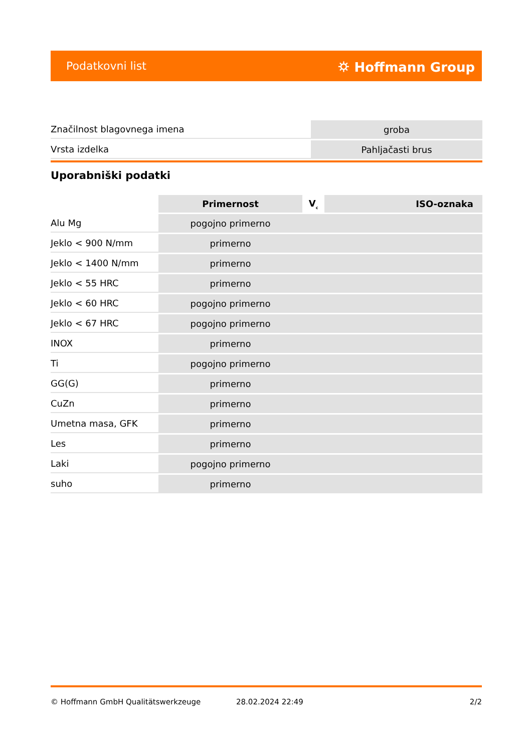Podatkovni list ⛭ Hoffmann Group
| Značilnost blagovnega imena | groba |
| Vrsta izdelka | Pahljačasti brus |
Uporabniški podatki
| | Primernost | V<sub>c</sub> | ISO-oznaka |
| --- | --- | --- | --- |
| Alu Mg | pogojno primerno | | |
| Jeklo < 900 N/mm | primerno | | |
| Jeklo < 1400 N/mm | primerno | | |
| Jeklo < 55 HRC | primerno | | |
| Jeklo < 60 HRC | pogojno primerno | | |
| Jeklo < 67 HRC | pogojno primerno | | |
| INOX | primerno | | |
| Ti | pogojno primerno | | |
| GG(G) | primerno | | |
| CuZn | primerno | | |
| Umetna masa, GFK | primerno | | |
| Les | primerno | | |
| Laki | pogojno primerno | | |
| suho | primerno | | |
© Hoffmann GmbH Qualitätswerkzeuge 28.02.2024 22:49 2/2